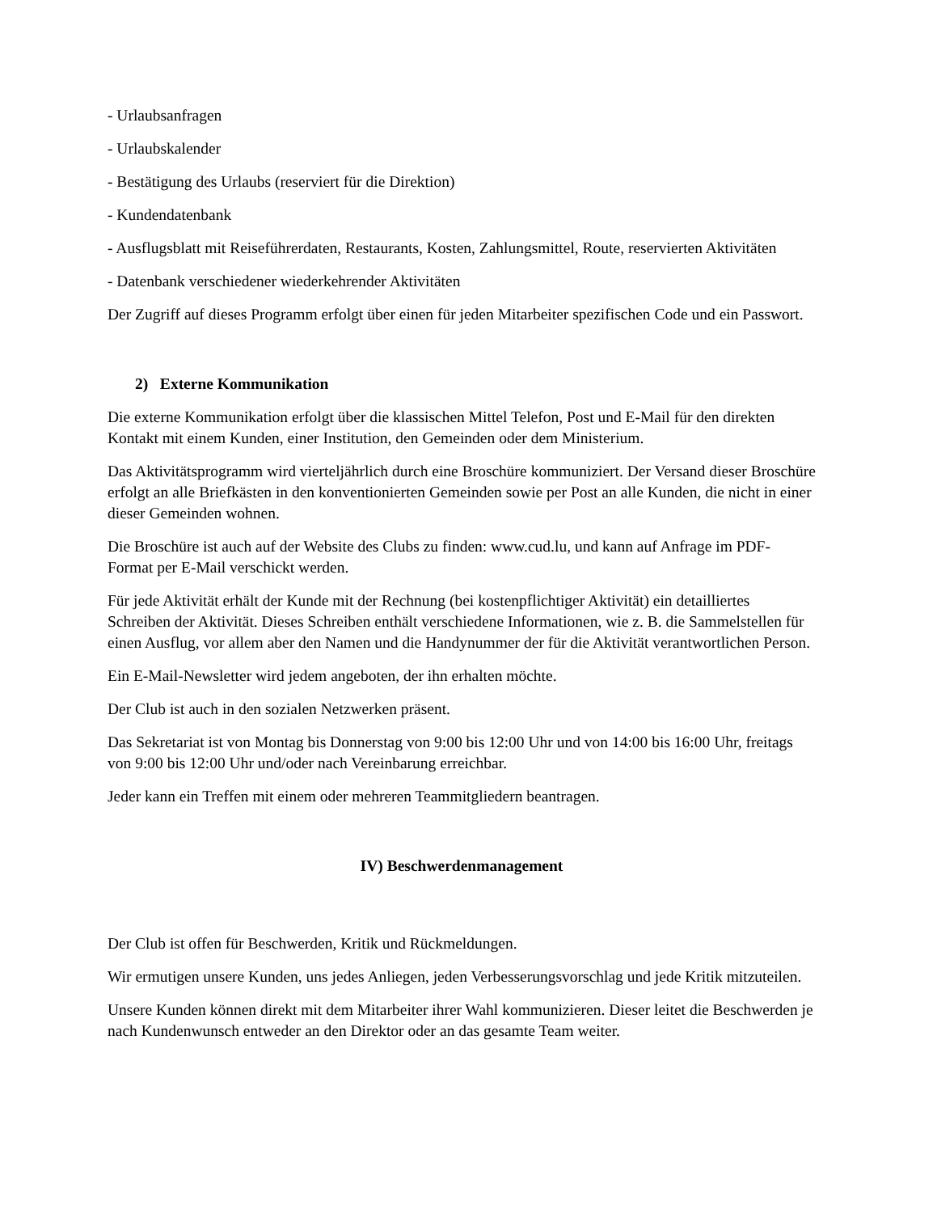- Urlaubsanfragen
- Urlaubskalender
- Bestätigung des Urlaubs (reserviert für die Direktion)
- Kundendatenbank
- Ausflugsblatt mit Reiseführerdaten, Restaurants, Kosten, Zahlungsmittel, Route, reservierten Aktivitäten
- Datenbank verschiedener wiederkehrender Aktivitäten
Der Zugriff auf dieses Programm erfolgt über einen für jeden Mitarbeiter spezifischen Code und ein Passwort.
2) Externe Kommunikation
Die externe Kommunikation erfolgt über die klassischen Mittel Telefon, Post und E-Mail für den direkten Kontakt mit einem Kunden, einer Institution, den Gemeinden oder dem Ministerium.
Das Aktivitätsprogramm wird vierteljährlich durch eine Broschüre kommuniziert. Der Versand dieser Broschüre erfolgt an alle Briefkästen in den konventionierten Gemeinden sowie per Post an alle Kunden, die nicht in einer dieser Gemeinden wohnen.
Die Broschüre ist auch auf der Website des Clubs zu finden: www.cud.lu, und kann auf Anfrage im PDF-Format per E-Mail verschickt werden.
Für jede Aktivität erhält der Kunde mit der Rechnung (bei kostenpflichtiger Aktivität) ein detailliertes Schreiben der Aktivität. Dieses Schreiben enthält verschiedene Informationen, wie z. B. die Sammelstellen für einen Ausflug, vor allem aber den Namen und die Handynummer der für die Aktivität verantwortlichen Person.
Ein E-Mail-Newsletter wird jedem angeboten, der ihn erhalten möchte.
Der Club ist auch in den sozialen Netzwerken präsent.
Das Sekretariat ist von Montag bis Donnerstag von 9:00 bis 12:00 Uhr und von 14:00 bis 16:00 Uhr, freitags von 9:00 bis 12:00 Uhr und/oder nach Vereinbarung erreichbar.
Jeder kann ein Treffen mit einem oder mehreren Teammitgliedern beantragen.
IV) Beschwerdenmanagement
Der Club ist offen für Beschwerden, Kritik und Rückmeldungen.
Wir ermutigen unsere Kunden, uns jedes Anliegen, jeden Verbesserungsvorschlag und jede Kritik mitzuteilen.
Unsere Kunden können direkt mit dem Mitarbeiter ihrer Wahl kommunizieren. Dieser leitet die Beschwerden je nach Kundenwunsch entweder an den Direktor oder an das gesamte Team weiter.